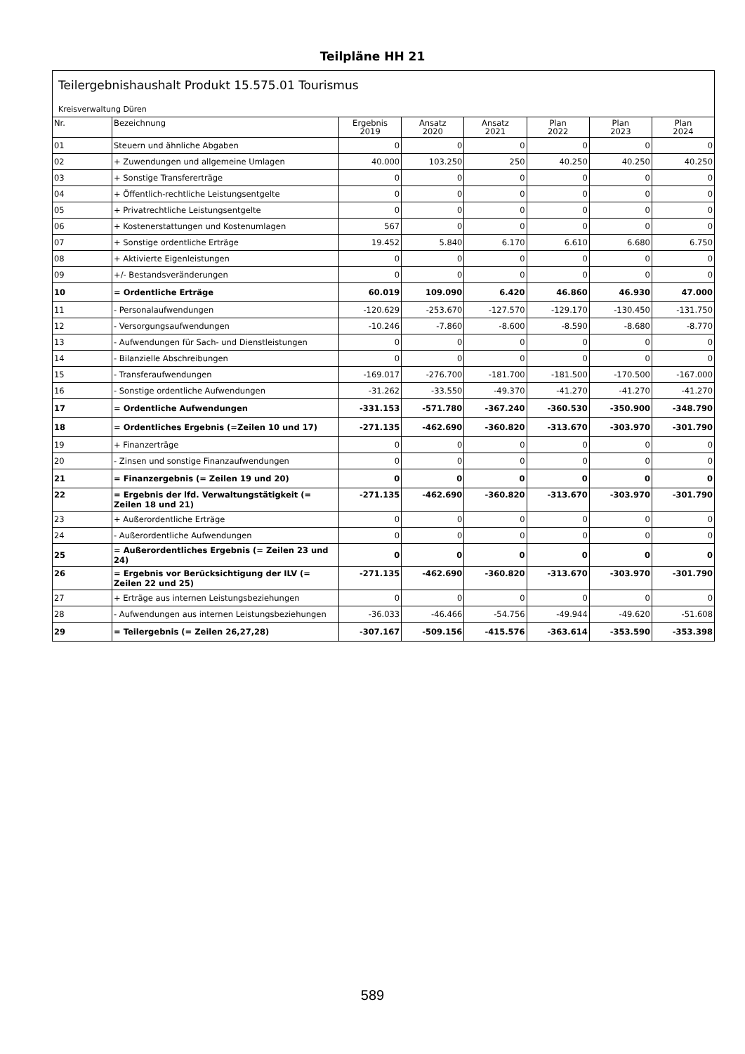Teilpläne HH 21
Teilergebnishaushalt Produkt 15.575.01 Tourismus
Kreisverwaltung Düren
| Nr. | Bezeichnung | Ergebnis 2019 | Ansatz 2020 | Ansatz 2021 | Plan 2022 | Plan 2023 | Plan 2024 |
| --- | --- | --- | --- | --- | --- | --- | --- |
| 01 | Steuern und ähnliche Abgaben | 0 | 0 | 0 | 0 | 0 | 0 |
| 02 | + Zuwendungen und allgemeine Umlagen | 40.000 | 103.250 | 250 | 40.250 | 40.250 | 40.250 |
| 03 | + Sonstige Transfererträge | 0 | 0 | 0 | 0 | 0 | 0 |
| 04 | + Öffentlich-rechtliche Leistungsentgelte | 0 | 0 | 0 | 0 | 0 | 0 |
| 05 | + Privatrechtliche Leistungsentgelte | 0 | 0 | 0 | 0 | 0 | 0 |
| 06 | + Kostenerstattungen und Kostenumlagen | 567 | 0 | 0 | 0 | 0 | 0 |
| 07 | + Sonstige ordentliche Erträge | 19.452 | 5.840 | 6.170 | 6.610 | 6.680 | 6.750 |
| 08 | + Aktivierte Eigenleistungen | 0 | 0 | 0 | 0 | 0 | 0 |
| 09 | +/- Bestandsveränderungen | 0 | 0 | 0 | 0 | 0 | 0 |
| 10 | = Ordentliche Erträge | 60.019 | 109.090 | 6.420 | 46.860 | 46.930 | 47.000 |
| 11 | - Personalaufwendungen | -120.629 | -253.670 | -127.570 | -129.170 | -130.450 | -131.750 |
| 12 | - Versorgungsaufwendungen | -10.246 | -7.860 | -8.600 | -8.590 | -8.680 | -8.770 |
| 13 | - Aufwendungen für Sach- und Dienstleistungen | 0 | 0 | 0 | 0 | 0 | 0 |
| 14 | - Bilanzielle Abschreibungen | 0 | 0 | 0 | 0 | 0 | 0 |
| 15 | - Transferaufwendungen | -169.017 | -276.700 | -181.700 | -181.500 | -170.500 | -167.000 |
| 16 | - Sonstige ordentliche Aufwendungen | -31.262 | -33.550 | -49.370 | -41.270 | -41.270 | -41.270 |
| 17 | = Ordentliche Aufwendungen | -331.153 | -571.780 | -367.240 | -360.530 | -350.900 | -348.790 |
| 18 | = Ordentliches Ergebnis (=Zeilen 10 und 17) | -271.135 | -462.690 | -360.820 | -313.670 | -303.970 | -301.790 |
| 19 | + Finanzerträge | 0 | 0 | 0 | 0 | 0 | 0 |
| 20 | - Zinsen und sonstige Finanzaufwendungen | 0 | 0 | 0 | 0 | 0 | 0 |
| 21 | = Finanzergebnis (= Zeilen 19 und 20) | 0 | 0 | 0 | 0 | 0 | 0 |
| 22 | = Ergebnis der lfd. Verwaltungstätigkeit (= Zeilen 18 und 21) | -271.135 | -462.690 | -360.820 | -313.670 | -303.970 | -301.790 |
| 23 | + Außerordentliche Erträge | 0 | 0 | 0 | 0 | 0 | 0 |
| 24 | - Außerordentliche Aufwendungen | 0 | 0 | 0 | 0 | 0 | 0 |
| 25 | = Außerordentliches Ergebnis (= Zeilen 23 und 24) | 0 | 0 | 0 | 0 | 0 | 0 |
| 26 | = Ergebnis vor Berücksichtigung der ILV (= Zeilen 22 und 25) | -271.135 | -462.690 | -360.820 | -313.670 | -303.970 | -301.790 |
| 27 | + Erträge aus internen Leistungsbeziehungen | 0 | 0 | 0 | 0 | 0 | 0 |
| 28 | - Aufwendungen aus internen Leistungsbeziehungen | -36.033 | -46.466 | -54.756 | -49.944 | -49.620 | -51.608 |
| 29 | = Teilergebnis (= Zeilen 26,27,28) | -307.167 | -509.156 | -415.576 | -363.614 | -353.590 | -353.398 |
589